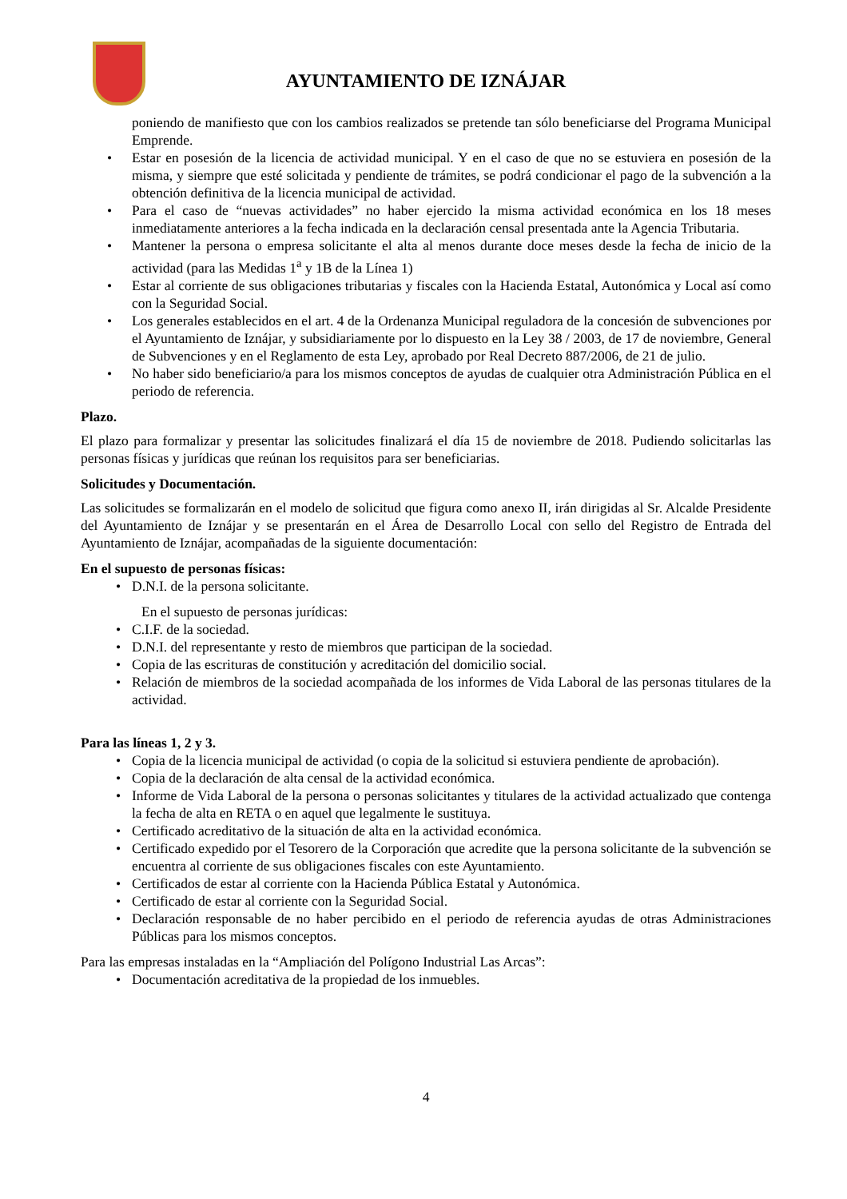AYUNTAMIENTO DE IZNÁJAR
poniendo de manifiesto que con los cambios realizados se pretende tan sólo beneficiarse del Programa Municipal Emprende.
• Estar en posesión de la licencia de actividad municipal. Y en el caso de que no se estuviera en posesión de la misma, y siempre que esté solicitada y pendiente de trámites, se podrá condicionar el pago de la subvención a la obtención definitiva de la licencia municipal de actividad.
• Para el caso de “nuevas actividades” no haber ejercido la misma actividad económica en los 18 meses inmediatamente anteriores a la fecha indicada en la declaración censal presentada ante la Agencia Tributaria.
• Mantener la persona o empresa solicitante el alta al menos durante doce meses desde la fecha de inicio de la actividad (para las Medidas 1<sup>a</sup> y 1B de la Línea 1)
• Estar al corriente de sus obligaciones tributarias y fiscales con la Hacienda Estatal, Autonómica y Local así como con la Seguridad Social.
• Los generales establecidos en el art. 4 de la Ordenanza Municipal reguladora de la concesión de subvenciones por el Ayuntamiento de Iznájar, y subsidiariamente por lo dispuesto en la Ley 38 / 2003, de 17 de noviembre, General de Subvenciones y en el Reglamento de esta Ley, aprobado por Real Decreto 887/2006, de 21 de julio.
• No haber sido beneficiario/a para los mismos conceptos de ayudas de cualquier otra Administración Pública en el periodo de referencia.
Plazo.
El plazo para formalizar y presentar las solicitudes finalizará el día 15 de noviembre de 2018. Pudiendo solicitarlas las personas físicas y jurídicas que reúnan los requisitos para ser beneficiarias.
Solicitudes y Documentación.
Las solicitudes se formalizarán en el modelo de solicitud que figura como anexo II, irán dirigidas al Sr. Alcalde Presidente del Ayuntamiento de Iznájar y se presentarán en el Área de Desarrollo Local con sello del Registro de Entrada del Ayuntamiento de Iznájar, acompañadas de la siguiente documentación:
En el supuesto de personas físicas:
• D.N.I. de la persona solicitante.
En el supuesto de personas jurídicas:
• C.I.F. de la sociedad.
• D.N.I. del representante y resto de miembros que participan de la sociedad.
• Copia de las escrituras de constitución y acreditación del domicilio social.
• Relación de miembros de la sociedad acompañada de los informes de Vida Laboral de las personas titulares de la actividad.
Para las líneas 1, 2 y 3.
• Copia de la licencia municipal de actividad (o copia de la solicitud si estuviera pendiente de aprobación).
• Copia de la declaración de alta censal de la actividad económica.
• Informe de Vida Laboral de la persona o personas solicitantes y titulares de la actividad actualizado que contenga la fecha de alta en RETA o en aquel que legalmente le sustituya.
• Certificado acreditativo de la situación de alta en la actividad económica.
• Certificado expedido por el Tesorero de la Corporación que acredite que la persona solicitante de la subvención se encuentra al corriente de sus obligaciones fiscales con este Ayuntamiento.
• Certificados de estar al corriente con la Hacienda Pública Estatal y Autonómica.
• Certificado de estar al corriente con la Seguridad Social.
• Declaración responsable de no haber percibido en el periodo de referencia ayudas de otras Administraciones Públicas para los mismos conceptos.
Para las empresas instaladas en la “Ampliación del Polígono Industrial Las Arcas”:
• Documentación acreditativa de la propiedad de los inmuebles.
4